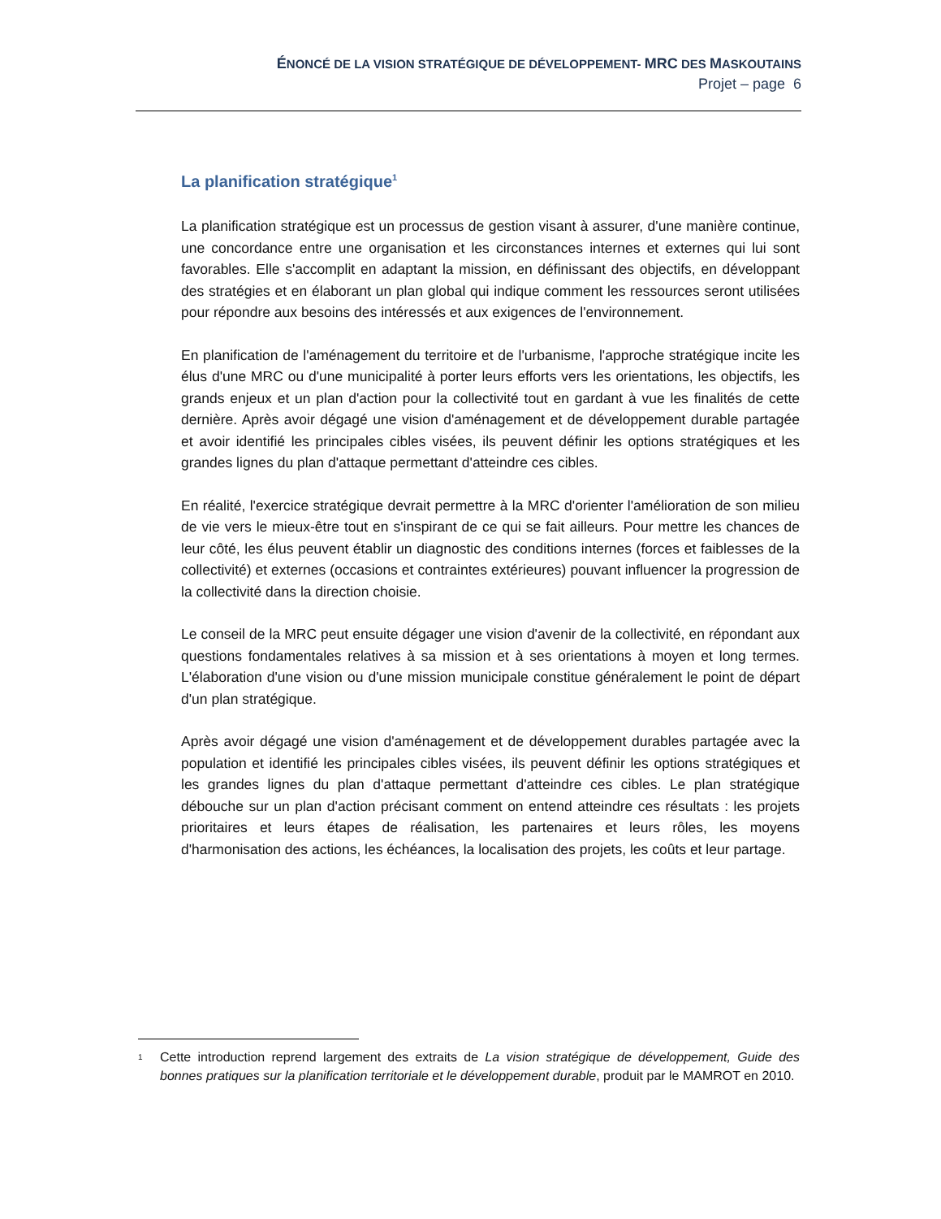ÉNONCÉ DE LA VISION STRATÉGIQUE DE DÉVELOPPEMENT- MRC DES MASKOUTAINS
Projet – page 6
La planification stratégique<sup>1</sup>
La planification stratégique est un processus de gestion visant à assurer, d'une manière continue, une concordance entre une organisation et les circonstances internes et externes qui lui sont favorables. Elle s'accomplit en adaptant la mission, en définissant des objectifs, en développant des stratégies et en élaborant un plan global qui indique comment les ressources seront utilisées pour répondre aux besoins des intéressés et aux exigences de l'environnement.
En planification de l'aménagement du territoire et de l'urbanisme, l'approche stratégique incite les élus d'une MRC ou d'une municipalité à porter leurs efforts vers les orientations, les objectifs, les grands enjeux et un plan d'action pour la collectivité tout en gardant à vue les finalités de cette dernière. Après avoir dégagé une vision d'aménagement et de développement durable partagée et avoir identifié les principales cibles visées, ils peuvent définir les options stratégiques et les grandes lignes du plan d'attaque permettant d'atteindre ces cibles.
En réalité, l'exercice stratégique devrait permettre à la MRC d'orienter l'amélioration de son milieu de vie vers le mieux-être tout en s'inspirant de ce qui se fait ailleurs. Pour mettre les chances de leur côté, les élus peuvent établir un diagnostic des conditions internes (forces et faiblesses de la collectivité) et externes (occasions et contraintes extérieures) pouvant influencer la progression de la collectivité dans la direction choisie.
Le conseil de la MRC peut ensuite dégager une vision d'avenir de la collectivité, en répondant aux questions fondamentales relatives à sa mission et à ses orientations à moyen et long termes. L'élaboration d'une vision ou d'une mission municipale constitue généralement le point de départ d'un plan stratégique.
Après avoir dégagé une vision d'aménagement et de développement durables partagée avec la population et identifié les principales cibles visées, ils peuvent définir les options stratégiques et les grandes lignes du plan d'attaque permettant d'atteindre ces cibles. Le plan stratégique débouche sur un plan d'action précisant comment on entend atteindre ces résultats : les projets prioritaires et leurs étapes de réalisation, les partenaires et leurs rôles, les moyens d'harmonisation des actions, les échéances, la localisation des projets, les coûts et leur partage.
<sup>1</sup> Cette introduction reprend largement des extraits de La vision stratégique de développement, Guide des bonnes pratiques sur la planification territoriale et le développement durable, produit par le MAMROT en 2010.